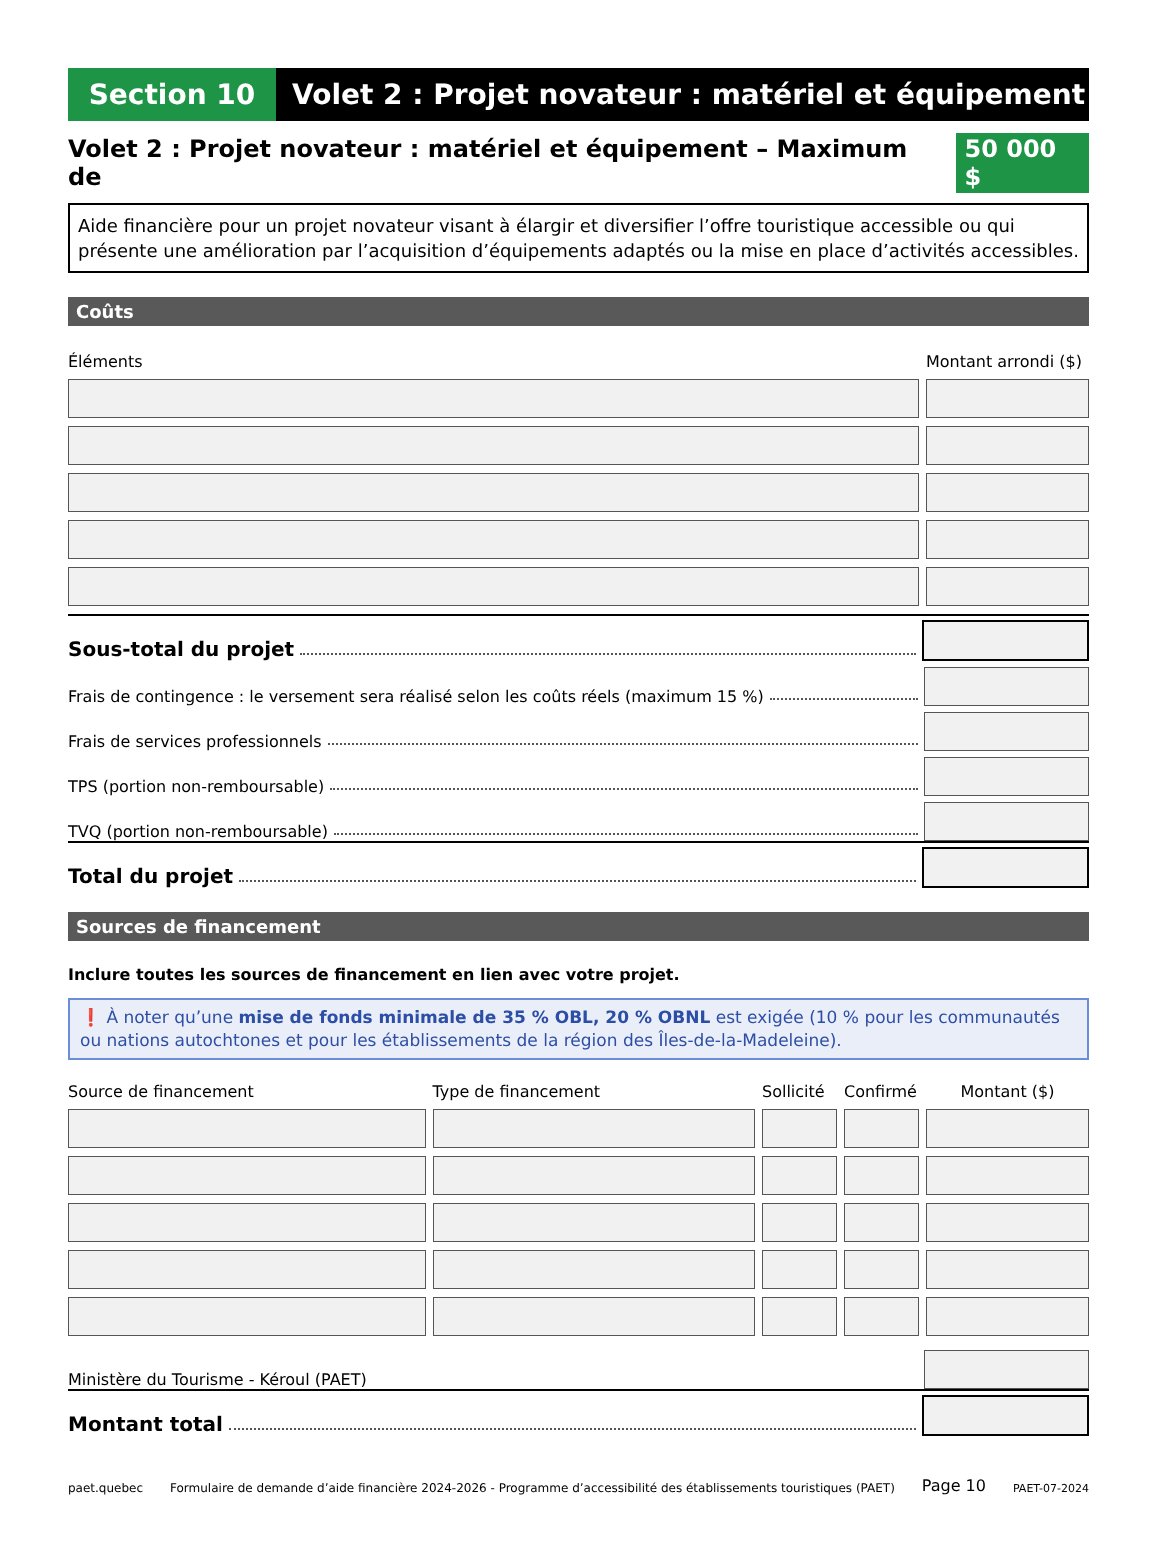Section 10 Volet 2 : Projet novateur : matériel et équipement
Volet 2 : Projet novateur : matériel et équipement – Maximum de 50 000 $
Aide financière pour un projet novateur visant à élargir et diversifier l’offre touristique accessible ou qui présente une amélioration par l’acquisition d’équipements adaptés ou la mise en place d’activités accessibles.
Coûts
| Éléments | Montant arrondi ($) |
| --- | --- |
Sous-total du projet
Frais de contingence : le versement sera réalisé selon les coûts réels (maximum 15 %)
Frais de services professionnels
TPS (portion non-remboursable)
TVQ (portion non-remboursable)
Total du projet
Sources de financement
Inclure toutes les sources de financement en lien avec votre projet.
❗ À noter qu’une mise de fonds minimale de 35 % OBL, 20 % OBNL est exigée (10 % pour les communautés ou nations autochtones et pour les établissements de la région des Îles-de-la-Madeleine).
| Source de financement | Type de financement | Sollicité | Confirmé | Montant ($) |
| --- | --- | --- | --- | --- |
Ministère du Tourisme - Kéroul (PAET)
Montant total
paet.quebec Formulaire de demande d’aide financière 2024-2026 - Programme d’accessibilité des établissements touristiques (PAET) Page 10 PAET-07-2024